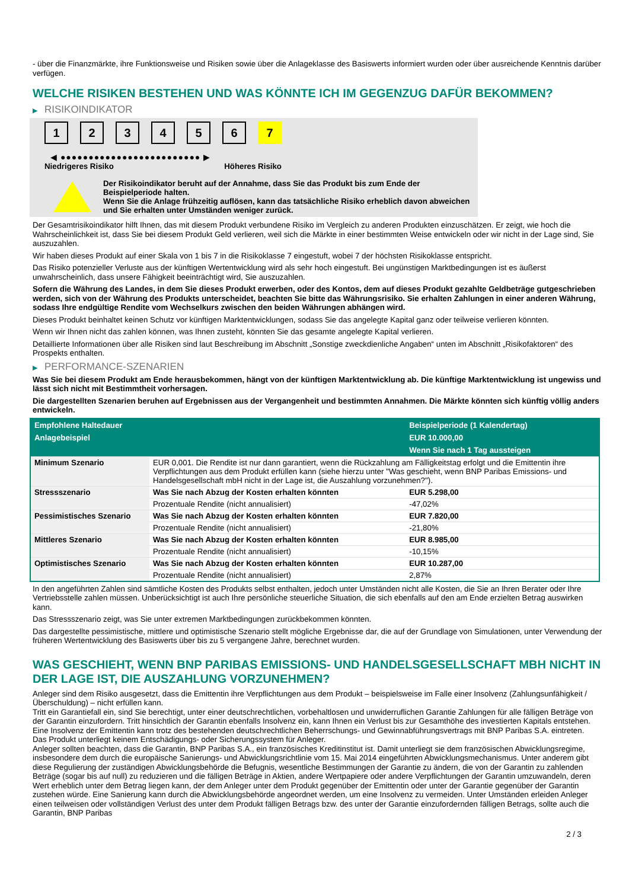- über die Finanzmärkte, ihre Funktionsweise und Risiken sowie über die Anlageklasse des Basiswerts informiert wurden oder über ausreichende Kenntnis darüber verfügen.
WELCHE RISIKEN BESTEHEN UND WAS KÖNNTE ICH IM GEGENZUG DAFÜR BEKOMMEN?
▶ RISIKOINDIKATOR
1 2 3 4 5 6 7
◀ ●●●●●●●●●●●●●●●●●●●●●●●●● ▶
Niedrigeres Risiko Höheres Risiko
Der Risikoindikator beruht auf der Annahme, dass Sie das Produkt bis zum Ende der Beispielperiode halten.
Wenn Sie die Anlage frühzeitig auflösen, kann das tatsächliche Risiko erheblich davon abweichen und Sie erhalten unter Umständen weniger zurück.
Der Gesamtrisikoindikator hilft Ihnen, das mit diesem Produkt verbundene Risiko im Vergleich zu anderen Produkten einzuschätzen. Er zeigt, wie hoch die Wahrscheinlichkeit ist, dass Sie bei diesem Produkt Geld verlieren, weil sich die Märkte in einer bestimmten Weise entwickeln oder wir nicht in der Lage sind, Sie auszuzahlen.
Wir haben dieses Produkt auf einer Skala von 1 bis 7 in die Risikoklasse 7 eingestuft, wobei 7 der höchsten Risikoklasse entspricht.
Das Risiko potenzieller Verluste aus der künftigen Wertentwicklung wird als sehr hoch eingestuft. Bei ungünstigen Marktbedingungen ist es äußerst unwahrscheinlich, dass unsere Fähigkeit beeinträchtigt wird, Sie auszuzahlen.
Sofern die Währung des Landes, in dem Sie dieses Produkt erwerben, oder des Kontos, dem auf dieses Produkt gezahlte Geldbeträge gutgeschrieben werden, sich von der Währung des Produkts unterscheidet, beachten Sie bitte das Währungsrisiko. Sie erhalten Zahlungen in einer anderen Währung, sodass Ihre endgültige Rendite vom Wechselkurs zwischen den beiden Währungen abhängen wird.
Dieses Produkt beinhaltet keinen Schutz vor künftigen Marktentwicklungen, sodass Sie das angelegte Kapital ganz oder teilweise verlieren könnten.
Wenn wir Ihnen nicht das zahlen können, was Ihnen zusteht, könnten Sie das gesamte angelegte Kapital verlieren.
Detaillierte Informationen über alle Risiken sind laut Beschreibung im Abschnitt „Sonstige zweckdienliche Angaben“ unten im Abschnitt „Risikofaktoren“ des Prospekts enthalten.
▶ PERFORMANCE-SZENARIEN
Was Sie bei diesem Produkt am Ende herausbekommen, hängt von der künftigen Marktentwicklung ab. Die künftige Marktentwicklung ist ungewiss und lässt sich nicht mit Bestimmtheit vorhersagen.
Die dargestellten Szenarien beruhen auf Ergebnissen aus der Vergangenheit und bestimmten Annahmen. Die Märkte könnten sich künftig völlig anders entwickeln.
| Empfohlene Haltedauer | | Beispielperiode (1 Kalendertag) |
| --- | --- | --- |
| Anlagebeispiel | | EUR 10.000,00 |
| | | Wenn Sie nach 1 Tag aussteigen |
| Minimum Szenario | EUR 0,001. Die Rendite ist nur dann garantiert, wenn die Rückzahlung am Fälligkeitstag erfolgt und die Emittentin ihre Verpflichtungen aus dem Produkt erfüllen kann (siehe hierzu unter "Was geschieht, wenn BNP Paribas Emissions- und Handelsgesellschaft mbH nicht in der Lage ist, die Auszahlung vorzunehmen?"). | |
| Stressszenario | Was Sie nach Abzug der Kosten erhalten könnten | EUR 5.298,00 |
| | Prozentuale Rendite (nicht annualisiert) | -47,02% |
| Pessimistisches Szenario | Was Sie nach Abzug der Kosten erhalten könnten | EUR 7.820,00 |
| | Prozentuale Rendite (nicht annualisiert) | -21,80% |
| Mittleres Szenario | Was Sie nach Abzug der Kosten erhalten könnten | EUR 8.985,00 |
| | Prozentuale Rendite (nicht annualisiert) | -10,15% |
| Optimistisches Szenario | Was Sie nach Abzug der Kosten erhalten könnten | EUR 10.287,00 |
| | Prozentuale Rendite (nicht annualisiert) | 2,87% |
In den angeführten Zahlen sind sämtliche Kosten des Produkts selbst enthalten, jedoch unter Umständen nicht alle Kosten, die Sie an Ihren Berater oder Ihre Vertriebsstelle zahlen müssen. Unberücksichtigt ist auch Ihre persönliche steuerliche Situation, die sich ebenfalls auf den am Ende erzielten Betrag auswirken kann.
Das Stressszenario zeigt, was Sie unter extremen Marktbedingungen zurückbekommen könnten.
Das dargestellte pessimistische, mittlere und optimistische Szenario stellt mögliche Ergebnisse dar, die auf der Grundlage von Simulationen, unter Verwendung der früheren Wertentwicklung des Basiswerts über bis zu 5 vergangene Jahre, berechnet wurden.
WAS GESCHIEHT, WENN BNP PARIBAS EMISSIONS- UND HANDELSGESELLSCHAFT MBH NICHT IN DER LAGE IST, DIE AUSZAHLUNG VORZUNEHMEN?
Anleger sind dem Risiko ausgesetzt, dass die Emittentin ihre Verpflichtungen aus dem Produkt – beispielsweise im Falle einer Insolvenz (Zahlungsunfähigkeit / Überschuldung) – nicht erfüllen kann.
Tritt ein Garantiefall ein, sind Sie berechtigt, unter einer deutschrechtlichen, vorbehaltlosen und unwiderruflichen Garantie Zahlungen für alle fälligen Beträge von der Garantin einzufordern. Tritt hinsichtlich der Garantin ebenfalls Insolvenz ein, kann Ihnen ein Verlust bis zur Gesamthöhe des investierten Kapitals entstehen. Eine Insolvenz der Emittentin kann trotz des bestehenden deutschrechtlichen Beherrschungs- und Gewinnabführungsvertrags mit BNP Paribas S.A. eintreten.
Das Produkt unterliegt keinem Entschädigungs- oder Sicherungssystem für Anleger.
Anleger sollten beachten, dass die Garantin, BNP Paribas S.A., ein französisches Kreditinstitut ist. Damit unterliegt sie dem französischen Abwicklungsregime, insbesondere dem durch die europäische Sanierungs- und Abwicklungsrichtlinie vom 15. Mai 2014 eingeführten Abwicklungsmechanismus. Unter anderem gibt diese Regulierung der zuständigen Abwicklungsbehörde die Befugnis, wesentliche Bestimmungen der Garantie zu ändern, die von der Garantin zu zahlenden Beträge (sogar bis auf null) zu reduzieren und die fälligen Beträge in Aktien, andere Wertpapiere oder andere Verpflichtungen der Garantin umzuwandeln, deren Wert erheblich unter dem Betrag liegen kann, der dem Anleger unter dem Produkt gegenüber der Emittentin oder unter der Garantie gegenüber der Garantin zustehen würde. Eine Sanierung kann durch die Abwicklungsbehörde angeordnet werden, um eine Insolvenz zu vermeiden. Unter Umständen erleiden Anleger einen teilweisen oder vollständigen Verlust des unter dem Produkt fälligen Betrags bzw. des unter der Garantie einzufordernden fälligen Betrags, sollte auch die Garantin, BNP Paribas
2 / 3